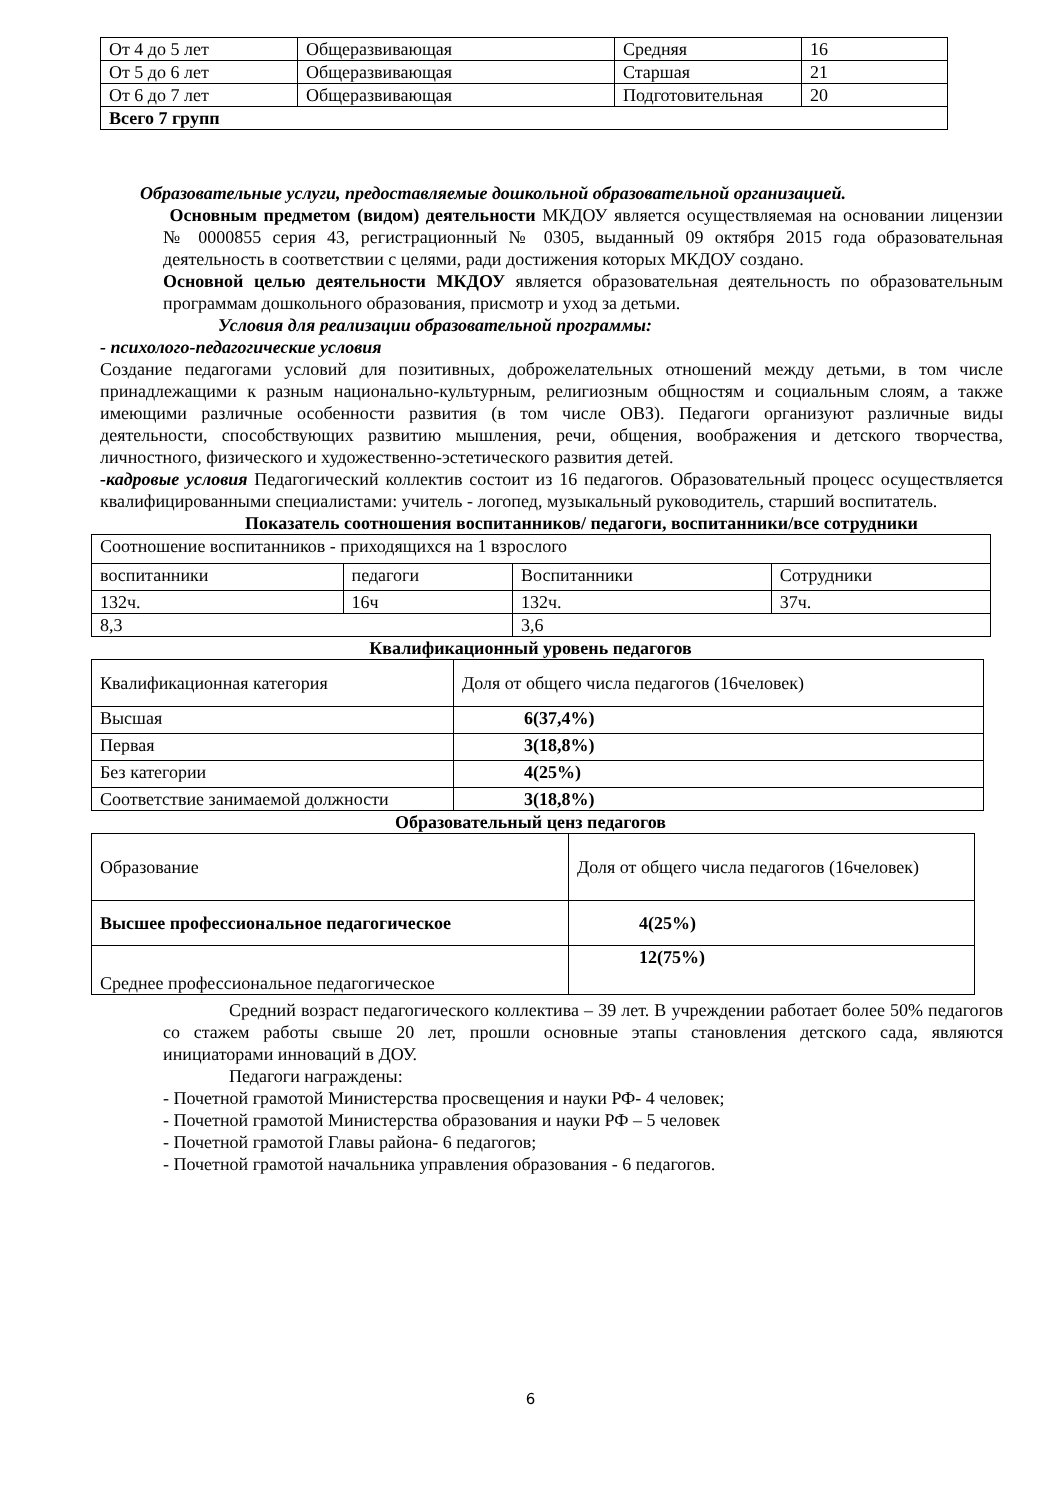| От 4 до 5 лет | Общеразвивающая | Средняя | 16 |
| От 5 до 6 лет | Общеразвивающая | Старшая | 21 |
| От 6 до 7 лет | Общеразвивающая | Подготовительная | 20 |
| Всего 7 групп | | | |
Образовательные услуги, предоставляемые дошкольной образовательной организацией.
Основным предметом (видом) деятельности МКДОУ является осуществляемая на основании лицензии № 0000855 серия 43, регистрационный № 0305, выданный 09 октября 2015 года образовательная деятельность в соответствии с целями, ради достижения которых МКДОУ создано.
Основной целью деятельности МКДОУ является образовательная деятельность по образовательным программам дошкольного образования, присмотр и уход за детьми.
Условия для реализации образовательной программы:
- психолого-педагогические условия
Создание педагогами условий для позитивных, доброжелательных отношений между детьми, в том числе принадлежащими к разным национально-культурным, религиозным общностям и социальным слоям, а также имеющими различные особенности развития (в том числе ОВЗ). Педагоги организуют различные виды деятельности, способствующих развитию мышления, речи, общения, воображения и детского творчества, личностного, физического и художественно-эстетического развития детей.
-кадровые условия Педагогический коллектив состоит из 16 педагогов. Образовательный процесс осуществляется квалифицированными специалистами: учитель - логопед, музыкальный руководитель, старший воспитатель.
Показатель соотношения воспитанников/ педагоги, воспитанники/все сотрудники
| Соотношение воспитанников - приходящихся на 1 взрослого | | | |
| воспитанники | педагоги | Воспитанники | Сотрудники |
| 132ч. | 16ч | 132ч. | 37ч. |
| 8,3 | | 3,6 | |
Квалификационный уровень педагогов
| Квалификационная категория | Доля от общего числа педагогов (16человек) |
| Высшая | 6(37,4%) |
| Первая | 3(18,8%) |
| Без категории | 4(25%) |
| Соответствие занимаемой должности | 3(18,8%) |
Образовательный ценз педагогов
| Образование | Доля от общего числа педагогов (16человек) |
| Высшее профессиональное педагогическое | 4(25%) |
| Среднее профессиональное педагогическое | 12(75%) |
Средний возраст педагогического коллектива – 39 лет. В учреждении работает более 50% педагогов со стажем работы свыше 20 лет, прошли основные этапы становления детского сада, являются инициаторами инноваций в ДОУ.
Педагоги награждены:
- Почетной грамотой Министерства просвещения и науки РФ- 4 человек;
- Почетной грамотой Министерства образования и науки РФ – 5 человек
- Почетной грамотой Главы района- 6 педагогов;
- Почетной грамотой начальника управления образования - 6 педагогов.
6